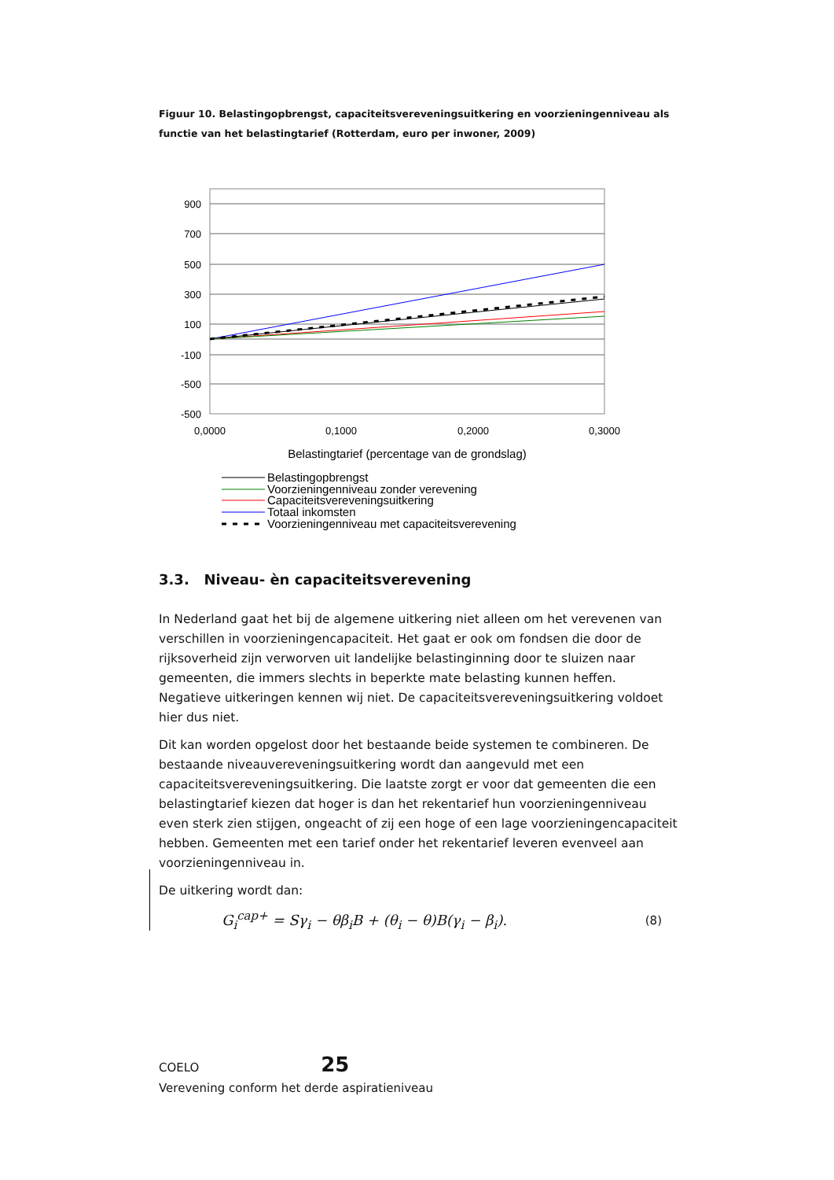Figuur 10. Belastingopbrengst, capaciteitsvereveningsuitkering en voorzieningenniveau als functie van het belastingtarief (Rotterdam, euro per inwoner, 2009)
900
700
500
300
100
-100
-500
-500
0,0000
0,1000
0,2000
0,3000
Belastingtarief (percentage van de grondslag)
Belastingopbrengst
Voorzieningenniveau zonder verevening
Capaciteitsvereveningsuitkering
Totaal inkomsten
Voorzieningenniveau met capaciteitsverevening
3.3. Niveau- èn capaciteitsverevening
In Nederland gaat het bij de algemene uitkering niet alleen om het verevenen van verschillen in voorzieningencapaciteit. Het gaat er ook om fondsen die door de rijksoverheid zijn verworven uit landelijke belastinginning door te sluizen naar gemeenten, die immers slechts in beperkte mate belasting kunnen heffen. Negatieve uitkeringen kennen wij niet. De capaciteitsvereveningsuitkering voldoet hier dus niet.
Dit kan worden opgelost door het bestaande beide systemen te combineren. De bestaande niveauvereveningsuitkering wordt dan aangevuld met een capaciteitsvereveningsuitkering. Die laatste zorgt er voor dat gemeenten die een belastingtarief kiezen dat hoger is dan het rekentarief hun voorzieningenniveau even sterk zien stijgen, ongeacht of zij een hoge of een lage voorzieningencapaciteit hebben. Gemeenten met een tarief onder het rekentarief leveren evenveel aan voorzieningenniveau in.
De uitkering wordt dan:
G<sub>i</sub><sup>cap+</sup> = Sγ<sub>i</sub> − θβ<sub>i</sub>B + (θ<sub>i</sub> − θ)B(γ<sub>i</sub> − β<sub>i</sub>). (8)
COELO 25
Verevening conform het derde aspiratieniveau